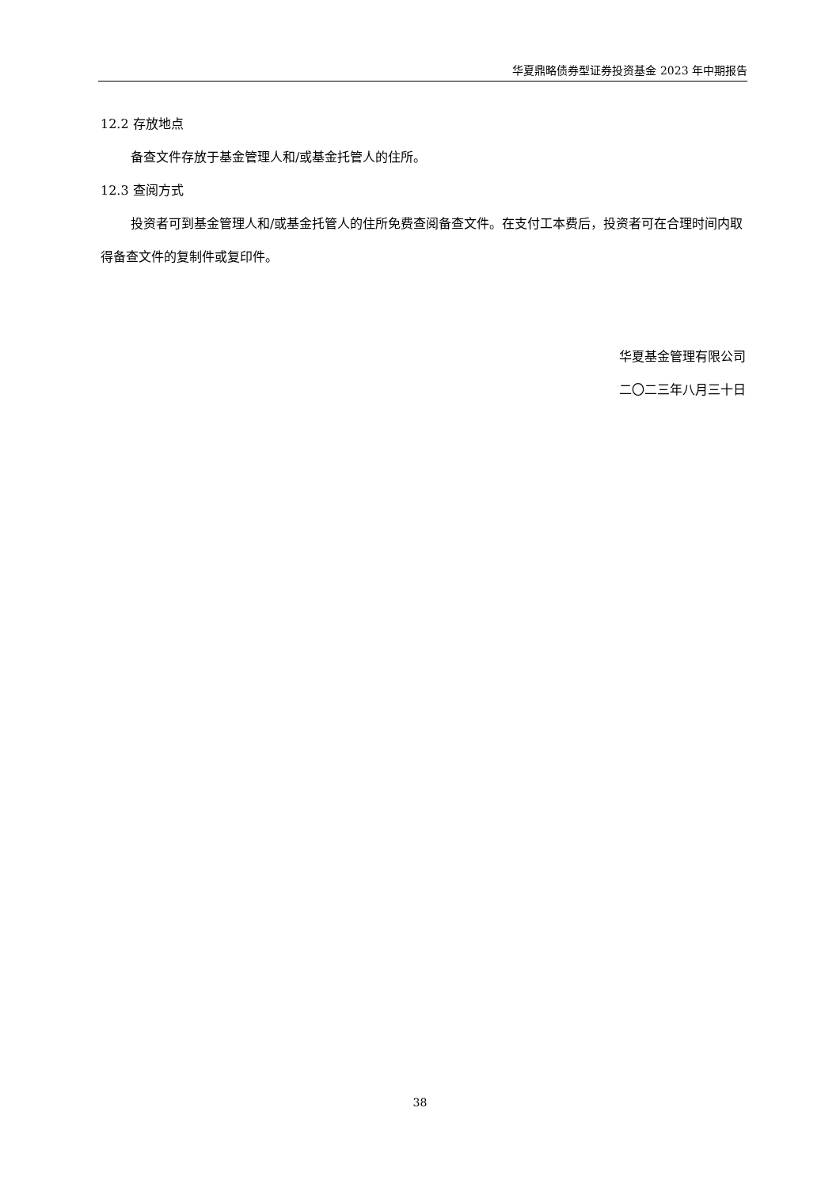华夏鼎略债券型证券投资基金 2023 年中期报告
12.2 存放地点
备查文件存放于基金管理人和/或基金托管人的住所。
12.3 查阅方式
投资者可到基金管理人和/或基金托管人的住所免费查阅备查文件。在支付工本费后，投资者可在合理时间内取得备查文件的复制件或复印件。
华夏基金管理有限公司
二〇二三年八月三十日
38